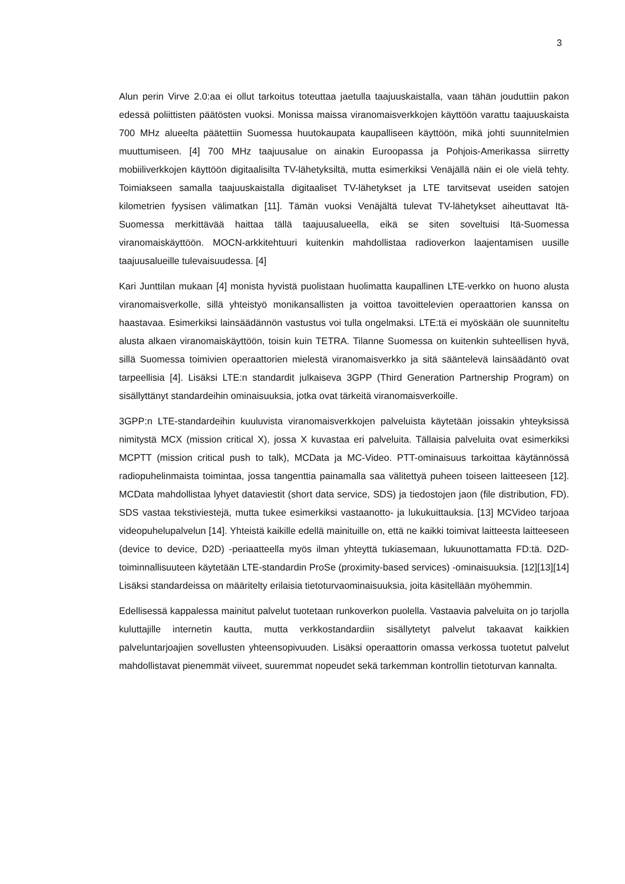3
Alun perin Virve 2.0:aa ei ollut tarkoitus toteuttaa jaetulla taajuuskaistalla, vaan tähän jouduttiin pakon edessä poliittisten päätösten vuoksi. Monissa maissa viranomaisverkkojen käyttöön varattu taajuuskaista 700 MHz alueelta päätettiin Suomessa huutokaupata kaupalliseen käyttöön, mikä johti suunnitelmien muuttumiseen. [4] 700 MHz taajuusalue on ainakin Euroopassa ja Pohjois-Amerikassa siirretty mobiiliverkkojen käyttöön digitaalisilta TV-lähetyksiltä, mutta esimerkiksi Venäjällä näin ei ole vielä tehty. Toimiakseen samalla taajuuskaistalla digitaaliset TV-lähetykset ja LTE tarvitsevat useiden satojen kilometrien fyysisen välimatkan [11]. Tämän vuoksi Venäjältä tulevat TV-lähetykset aiheuttavat Itä-Suomessa merkittävää haittaa tällä taajuusalueella, eikä se siten soveltuisi Itä-Suomessa viranomaiskäyttöön. MOCN-arkkitehtuuri kuitenkin mahdollistaa radioverkon laajentamisen uusille taajuusalueille tulevaisuudessa. [4]
Kari Junttilan mukaan [4] monista hyvistä puolistaan huolimatta kaupallinen LTE-verkko on huono alusta viranomaisverkolle, sillä yhteistyö monikansallisten ja voittoa tavoittelevien operaattorien kanssa on haastavaa. Esimerkiksi lainsäädännön vastustus voi tulla ongelmaksi. LTE:tä ei myöskään ole suunniteltu alusta alkaen viranomaiskäyttöön, toisin kuin TETRA. Tilanne Suomessa on kuitenkin suhteellisen hyvä, sillä Suomessa toimivien operaattorien mielestä viranomaisverkko ja sitä sääntelevä lainsäädäntö ovat tarpeellisia [4]. Lisäksi LTE:n standardit julkaiseva 3GPP (Third Generation Partnership Program) on sisällyttänyt standardeihin ominaisuuksia, jotka ovat tärkeitä viranomaisverkoille.
3GPP:n LTE-standardeihin kuuluvista viranomaisverkkojen palveluista käytetään joissakin yhteyksissä nimitystä MCX (mission critical X), jossa X kuvastaa eri palveluita. Tällaisia palveluita ovat esimerkiksi MCPTT (mission critical push to talk), MCData ja MC-Video. PTT-ominaisuus tarkoittaa käytännössä radiopuhelinmaista toimintaa, jossa tangenttia painamalla saa välitettyä puheen toiseen laitteeseen [12]. MCData mahdollistaa lyhyet dataviestit (short data service, SDS) ja tiedostojen jaon (file distribution, FD). SDS vastaa tekstiviestejä, mutta tukee esimerkiksi vastaanotto- ja lukukuittauksia. [13] MCVideo tarjoaa videopuhelupalvelun [14]. Yhteistä kaikille edellä mainituille on, että ne kaikki toimivat laitteesta laitteeseen (device to device, D2D) -periaatteella myös ilman yhteyttä tukiasemaan, lukuunottamatta FD:tä. D2D-toiminnallisuuteen käytetään LTE-standardin ProSe (proximity-based services) -ominaisuuksia. [12][13][14] Lisäksi standardeissa on määritelty erilaisia tietoturvaominaisuuksia, joita käsitellään myöhemmin.
Edellisessä kappalessa mainitut palvelut tuotetaan runkoverkon puolella. Vastaavia palveluita on jo tarjolla kuluttajille internetin kautta, mutta verkkostandardiin sisällytetyt palvelut takaavat kaikkien palveluntarjoajien sovellusten yhteensopivuuden. Lisäksi operaattorin omassa verkossa tuotetut palvelut mahdollistavat pienemmät viiveet, suuremmat nopeudet sekä tarkemman kontrollin tietoturvan kannalta.